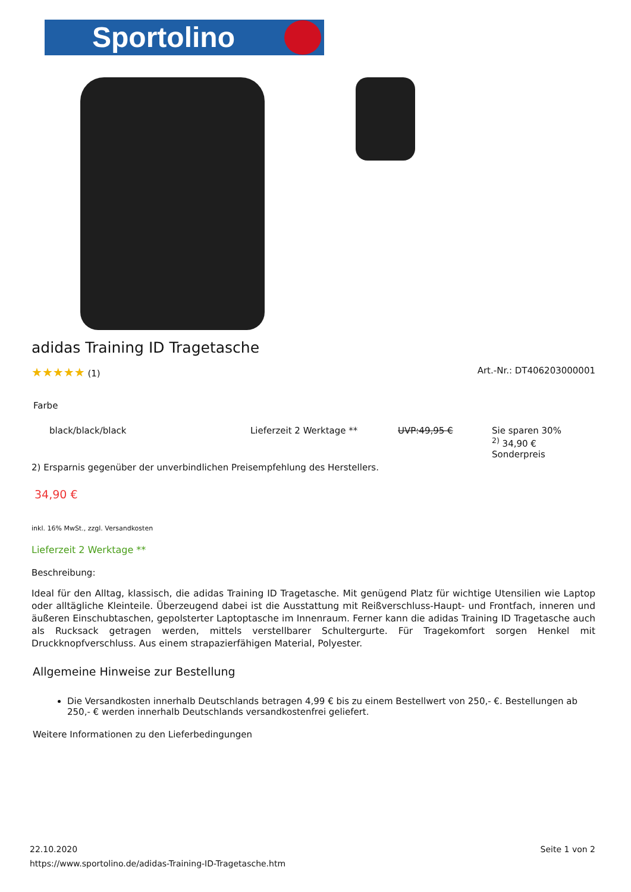Sportolino
adidas Training ID Tragetasche
★★★★★ (1) Art.-Nr.: DT406203000001
Farbe
| black/black/black | Lieferzeit 2 Werktage ** | UVP:49,95 € | Sie sparen 30% <sup>2)</sup> 34,90 € Sonderpreis |
2) Ersparnis gegenüber der unverbindlichen Preisempfehlung des Herstellers.
34,90 €
inkl. 16% MwSt., zzgl. Versandkosten
Lieferzeit 2 Werktage **
Beschreibung:
Ideal für den Alltag, klassisch, die adidas Training ID Tragetasche. Mit genügend Platz für wichtige Utensilien wie Laptop oder alltägliche Kleinteile. Überzeugend dabei ist die Ausstattung mit Reißverschluss-Haupt- und Frontfach, inneren und äußeren Einschubtaschen, gepolsterter Laptoptasche im Innenraum. Ferner kann die adidas Training ID Tragetasche auch als Rucksack getragen werden, mittels verstellbarer Schultergurte. Für Tragekomfort sorgen Henkel mit Druckknopfverschluss. Aus einem strapazierfähigen Material, Polyester.
Allgemeine Hinweise zur Bestellung
Die Versandkosten innerhalb Deutschlands betragen 4,99 € bis zu einem Bestellwert von 250,- €. Bestellungen ab 250,- € werden innerhalb Deutschlands versandkostenfrei geliefert.
Weitere Informationen zu den Lieferbedingungen
22.10.2020 Seite 1 von 2
https://www.sportolino.de/adidas-Training-ID-Tragetasche.htm